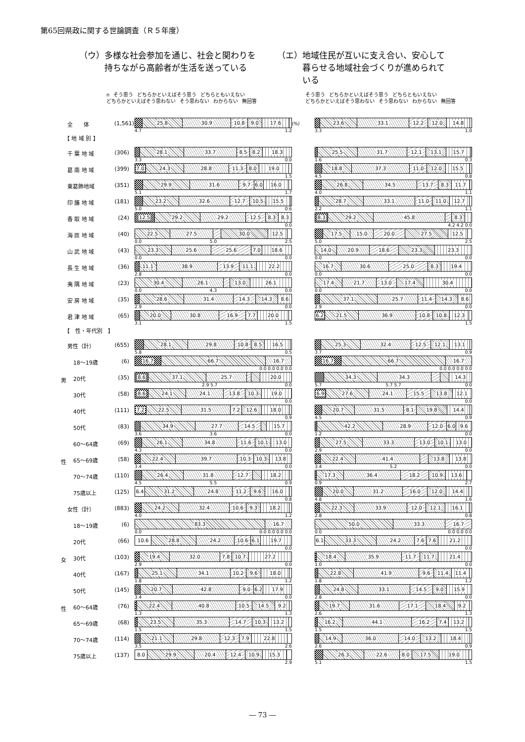第65回県政に関する世論調査（Ｒ５年度）
（ウ）多様な社会参加を通じ、社会と関わりを
　　　持ちながら高齢者が生活を送っている
（エ）地域住民が互いに支え合い、安心して
　　　暮らせる地域社会づくりが進められて
　　　いる
n そう思う どちらかといえばそう思う どちらともいえない どちらかといえばそう思わない そう思わない わからない 無回答
そう思う どちらかといえばそう思う どちらともいえない どちらかといえばそう思わない そう思わない わからない 無回答
全　　体 (1,561)
25.8 30.9 10.8 9.0 17.6
4.7 1.2
(%)
23.6 33.1 12.2 12.0 14.8
3.3 1.0
【 地 域 別 】
千 葉 地 域 (306)
28.1 33.7 8.5 8.2 18.3
3.3 0.0
25.5 31.7 12.1 13.1 15.7
1.6 0.3
葛 南 地 域 (399)
7.0 24.3 28.8 11.3 8.0 19.0
1.5
18.8 37.3 11.0 12.0 15.5
4.5 0.8
東葛飾地域 (351)
29.9 31.6 9.7 6.0 16.0
5.1 1.7
26.8 34.5 13.7 8.3 11.7
4.0 1.1
印 旛 地 域 (181)
23.2 32.6 12.7 10.5 15.5
5.0 0.6
28.7 33.1 11.0 11.0 12.7
2.2 1.1
香 取 地 域 (24)
12.5 29.2 29.2 12.5 8.3 8.3
0.0
8.3 29.2 45.8 8.3
4.2 4.2 0.0
海 匝 地 域 (40)
22.5 27.5 30.0 12.5
0.0 5.0 2.5
17.5 15.0 20.0 27.5 12.5
5.0 2.5
山 武 地 域 (43)
23.3 25.6 25.6 7.0 18.6
0.0 0.0
14.0 20.9 18.6 23.3 23.3
0.0 0.0
長 生 地 域 (36)
11.1 38.9 13.9 11.1 22.2
2.8 0.0
16.7 30.6 25.0 8.3 19.4
0.0 0.0
夷 隅 地 域 (23)
30.4 26.1 13.0 26.1
0.0 4.3 0.0
17.4 21.7 13.0 17.4 30.4
0.0 0.0
安 房 地 域 (35)
28.6 31.4 14.3 14.3 8.6
2.9 0.0
37.1 25.7 11.4 14.3 8.6
2.9 0.0
君 津 地 域 (65)
20.0 30.8 16.9 7.7 20.0
3.1 1.5
6.2 21.5 36.9 10.8 10.8 12.3
1.5
【　性・年代別　】
男性（計） (655)
28.1 29.8 10.8 8.5 16.5
5.8 0.5
25.3 32.4 12.5 12.1 13.1
3.7 0.9
18～19歳 (6)
16.7 66.7 16.7
0.0 0.0 0.0 0.0
16.7 66.7 16.7
0.0 0.0 0.0 0.0
男
20代 (35)
8.6 37.1 25.7 20.0
2.9 5.7 0.0
34.3 34.3 14.3
5.7 5.7 5.7 0.0
30代 (58)
8.6 24.1 24.1 13.8 10.3 19.0
0.0
6.9 27.6 24.1 15.5 13.8 12.1
0.0
40代 (111)
7.2 22.5 31.5 7.2 12.6 18.0
0.9
20.7 31.5 8.1 19.8 14.4
4.5 0.9
50代 (83)
34.9 27.7 14.5 15.7
3.6 3.6 0.0
42.2 28.9 12.0 6.0 9.6
1.2 0.0
60～64歳 (69)
26.1 34.8 11.6 10.1 13.0
4.3 0.0
27.5 33.3 13.0 10.1 13.0
2.9 0.0
性
65～69歳 (58)
22.4 39.7 10.3 10.3 13.8
3.4 0.0
22.4 41.4 13.8 13.8
3.4 5.2 0.0
70～74歳 (110)
26.4 31.8 12.7 18.2
4.5 5.5 0.9
17.3 36.4 18.2 10.9 13.6
0.9 2.7
75歳以上 (125)
6.4 31.2 24.8 11.2 9.6 16.0
0.8
20.0 31.2 16.0 12.0 14.4
4.8 1.6
女性（計） (883)
24.2 32.4 10.6 9.3 18.2
4.0 1.2
22.3 33.9 12.0 12.1 16.1
2.8 0.8
18～19歳 (6)
83.3 16.7
0.0 0.0 0.0 0.0 0.0
50.0 33.3 16.7
0.0 0.0 0.0 0.0
20代 (66)
10.6 28.8 24.2 10.6 6.1 19.7
0.0
6.1 33.3 24.2 7.6 7.6 21.2
0.0
女
30代 (103)
19.4 32.0 7.8 10.7 27.2
2.9 0.0
18.4 35.9 11.7 11.7 21.4
1.0 0.0
40代 (167)
25.1 34.1 10.2 9.6 18.0
1.8 1.2
22.8 41.9 9.6 11.4 11.4
1.8 1.2
50代 (145)
20.7 42.8 9.0 6.2 17.9
3.4 0.0
24.8 33.1 14.5 9.0 15.9
2.8 0.0
性
60～64歳 (76)
22.4 40.8 10.5 14.5 9.2
1.3 1.3
19.7 31.6 17.1 18.4 9.2
2.6 1.3
65～69歳 (68)
23.5 35.3 14.7 10.3 13.2
1.5 1.5
16.2 44.1 16.2 7.4 13.2
1.5 1.5
70～74歳 (114)
21.1 29.8 12.3 7.9 22.8
3.5 2.6
14.9 36.0 14.0 13.2 18.4
2.6 0.9
75歳以上 (137)
8.0 29.9 20.4 12.4 10.9 15.3
2.9
26.3 22.6 8.0 17.5 19.0
5.1 1.5
― 73 ―